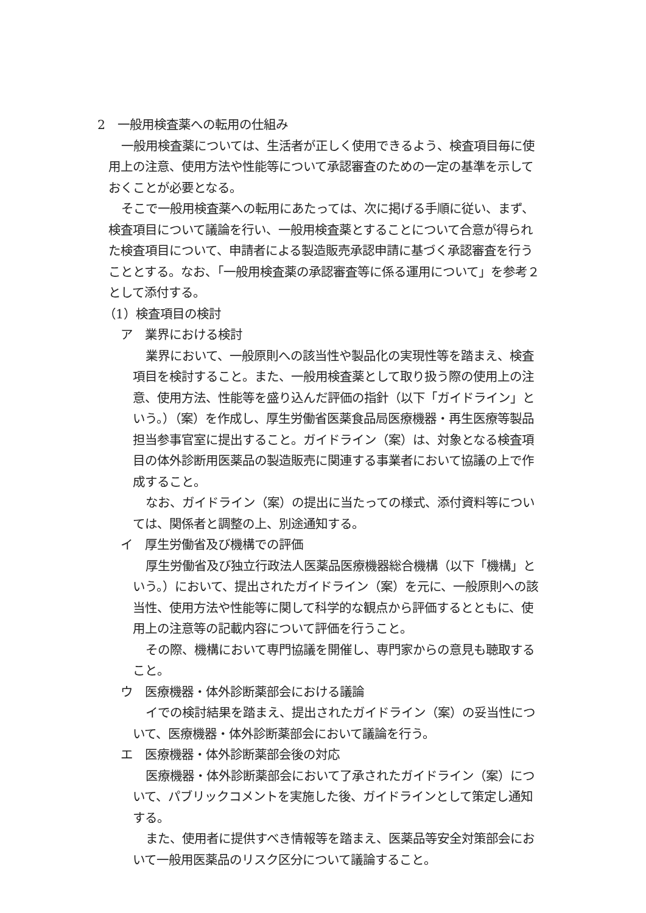2　一般用検査薬への転用の仕組み
一般用検査薬については、生活者が正しく使用できるよう、検査項目毎に使用上の注意、使用方法や性能等について承認審査のための一定の基準を示しておくことが必要となる。
そこで一般用検査薬への転用にあたっては、次に掲げる手順に従い、まず、検査項目について議論を行い、一般用検査薬とすることについて合意が得られた検査項目について、申請者による製造販売承認申請に基づく承認審査を行うこととする。なお、「一般用検査薬の承認審査等に係る運用について」を参考２として添付する。
（1）検査項目の検討
ア　業界における検討
業界において、一般原則への該当性や製品化の実現性等を踏まえ、検査項目を検討すること。また、一般用検査薬として取り扱う際の使用上の注意、使用方法、性能等を盛り込んだ評価の指針（以下「ガイドライン」という。）（案）を作成し、厚生労働省医薬食品局医療機器・再生医療等製品担当参事官室に提出すること。ガイドライン（案）は、対象となる検査項目の体外診断用医薬品の製造販売に関連する事業者において協議の上で作成すること。
なお、ガイドライン（案）の提出に当たっての様式、添付資料等については、関係者と調整の上、別途通知する。
イ　厚生労働省及び機構での評価
厚生労働省及び独立行政法人医薬品医療機器総合機構（以下「機構」という。）において、提出されたガイドライン（案）を元に、一般原則への該当性、使用方法や性能等に関して科学的な観点から評価するとともに、使用上の注意等の記載内容について評価を行うこと。
その際、機構において専門協議を開催し、専門家からの意見も聴取すること。
ウ　医療機器・体外診断薬部会における議論
イでの検討結果を踏まえ、提出されたガイドライン（案）の妥当性について、医療機器・体外診断薬部会において議論を行う。
エ　医療機器・体外診断薬部会後の対応
医療機器・体外診断薬部会において了承されたガイドライン（案）について、パブリックコメントを実施した後、ガイドラインとして策定し通知する。
また、使用者に提供すべき情報等を踏まえ、医薬品等安全対策部会において一般用医薬品のリスク区分について議論すること。